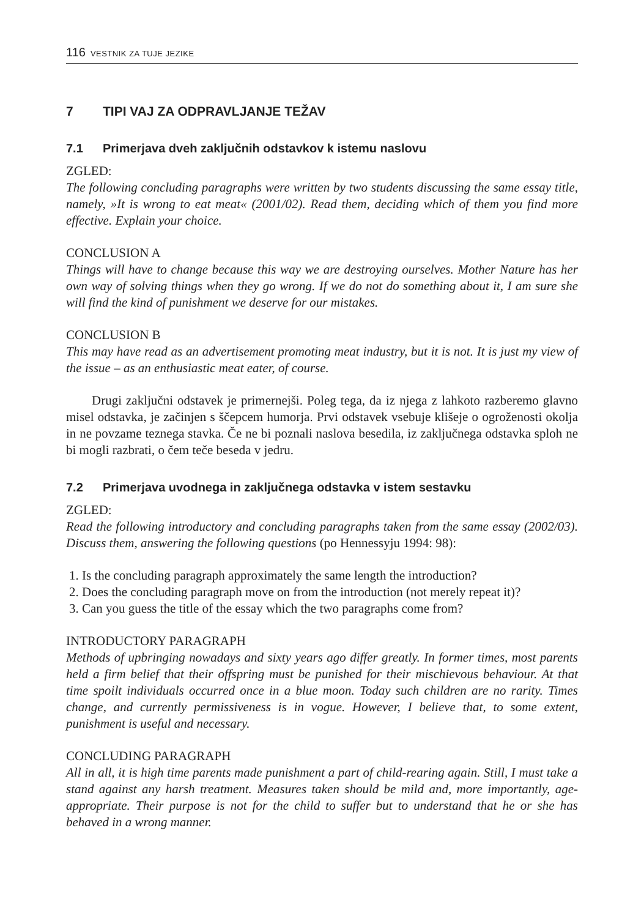116 VESTNIK ZA TUJE JEZIKE
7 TIPI VAJ ZA ODPRAVLJANJE TEŽAV
7.1 Primerjava dveh zaključnih odstavkov k istemu naslovu
ZGLED:
The following concluding paragraphs were written by two students discussing the same essay title, namely, »It is wrong to eat meat« (2001/02). Read them, deciding which of them you find more effective. Explain your choice.
CONCLUSION A
Things will have to change because this way we are destroying ourselves. Mother Nature has her own way of solving things when they go wrong. If we do not do something about it, I am sure she will find the kind of punishment we deserve for our mistakes.
CONCLUSION B
This may have read as an advertisement promoting meat industry, but it is not. It is just my view of the issue – as an enthusiastic meat eater, of course.
Drugi zaključni odstavek je primernejši. Poleg tega, da iz njega z lahkoto razberemo glavno misel odstavka, je začinjen s ščepcem humorja. Prvi odstavek vsebuje klišeje o ogroženosti okolja in ne povzame teznega stavka. Če ne bi poznali naslova besedila, iz zaključnega odstavka sploh ne bi mogli razbrati, o čem teče beseda v jedru.
7.2 Primerjava uvodnega in zaključnega odstavka v istem sestavku
ZGLED:
Read the following introductory and concluding paragraphs taken from the same essay (2002/03). Discuss them, answering the following questions (po Hennessyju 1994: 98):
1. Is the concluding paragraph approximately the same length the introduction?
2. Does the concluding paragraph move on from the introduction (not merely repeat it)?
3. Can you guess the title of the essay which the two paragraphs come from?
INTRODUCTORY PARAGRAPH
Methods of upbringing nowadays and sixty years ago differ greatly. In former times, most parents held a firm belief that their offspring must be punished for their mischievous behaviour. At that time spoilt individuals occurred once in a blue moon. Today such children are no rarity. Times change, and currently permissiveness is in vogue. However, I believe that, to some extent, punishment is useful and necessary.
CONCLUDING PARAGRAPH
All in all, it is high time parents made punishment a part of child-rearing again. Still, I must take a stand against any harsh treatment. Measures taken should be mild and, more importantly, age-appropriate. Their purpose is not for the child to suffer but to understand that he or she has behaved in a wrong manner.